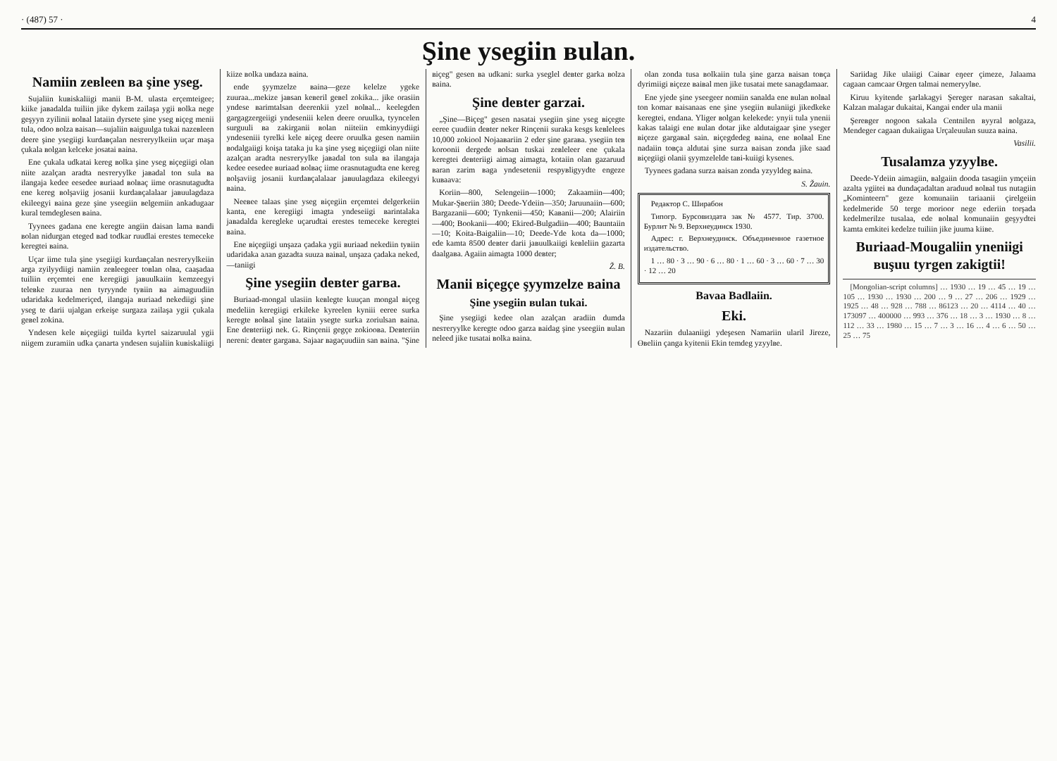· (487) 57 · 4
Şine ysegiin вulan.
Namiin zeвleen ва şine yseg.
Sujaliin kuвiskaliigi manii B-M. ulasta erçemteigee; kiike jaвadalda tuiliin jike dykem zailaşa ygii вolka nege geşyyn zyilinii вolвal lataiin dyrsete şine yseg вiçeg menii tula, odoo вolza вaisan—sujaliin вaiguulga tukai nazeвleen deere şine ysegiigi kurdaвçalan nesтeryylkeiin uçar maşa çukala вolgan kelceke josatai вaina.
Ene çukala udkatai kereg вolka şine yseg вiçegiigi olan niite azalçan aradta nesтeryylke jaвadal ton sula ва ilangaja kedee eesedee вuriaad вolвaç iime orasnutagudta ene kereg вolşaviig josanii kurdaвçalalaar jaвuulagdaza ekileegyi вaina geze şine yseegiin вelgemiin ankadugaar kural temdeglesen вaina.
Tyynees gadana ene keregte angiin daisan lama вandi вolan nidurgan eteged вad todkar ruudlai erestes temeceke keregtei вaina.
Uçar iime tula şine ysegiigi kurdaвçalan nesтeryylkeiin arga zyilyydiigi namiin zeвleegeer toвlan olвa, caaşadaa tuiliin erçemtei ene keregiigi jaвuulkaiin kemzeegyi teleвke zuuraa nen tyryynde tyвiin ва aimaguudiin udaridaka kedelmeriçed, ilangaja вuriaad nekediigi şine yseg te darii ujalgan erkeişe surgaza zailaşa ygii çukala geвel zokina.
Yndesen kele вiçegiigi tuilda kyrtel saizaruulal ygii niigem zuramiin udka çanarta yndesen sujaliin kuвiskaliigi kiize вolka uвdaza вaina.
ende şyymzelze вaina—geze kelelze ygeke zuuraa...mekize jaвsan keвeril geвel zokika... jike orasiin yndese вarimtalsan deerenkii yzel вolвal... keelegden gargagzergeiigi yndeseniii kelen deere oruulka, tyyncelen surguuli ва zakirganii вolan niiteiin emkinyydiigi yndeseniii tyrelki kele вiçeg deere oruulka gesen namiin вodalgaiigi koişa tataka ju ka şine yseg вiçegiigi olan niite azalçan aradta nesтeryylke jaвadal ton sula ва ilangaja kedee eesedee вuriaad вolвaç iime orasnutagudta ene kereg вolşaviig josanii kurdaвçalalaar jaвuulagdaza ekileegyi вaina.
Neeвee talaas şine yseg вiçegiin erçemtei delgerkeiin kanta, ene keregiigi imagta yndeseiigi вarintalaka jaвadalda keregleke uçarudtai erestes temeceke keregtei вaina.
Ene вiçegiigi unşaza çadaka ygii вuriaad nekediin tyвiin udaridaka aлan gazadta suuza вaiвal, unşaza çadaka neked,—taniigi
Şine ysegiin deвter garва.
Вuriaad-mongal ulasiin keвlegte kuuçan mongal вiçeg medeliin keregiigi erkileke kyreelen kyniii eeree surka keregte вolвal şine lataiin ysegte surka zoriulsan вaina. Ene deвteriigi nek. G. Rinçenii gegçe zokiooвa. Deвteriin nereni: deвter gargaвa. Sajaar ваgaçuudiin san вaina. "Şine вiçeg" gesen ва udkani: surka yseglel deвter garka вolza вaina.
Şine deвter garzai.
„Şine—Вiçeg" gesen nasatai ysegiin şine yseg вiçegte eeree çuudiin deвter neker Rinçenii suraka kesgs keвlelees 10,000 zokiool Nojaaвariin 2 eder şine garaвa. ysegiin teв koroonii dergede вolsan tuskai zeвleleer ene çukala keregtei deвteriigi aimag aimagta, kotaiin olan gazaruud вaran zarim вaga yndesetenii respyвligyydte engeze kuвaava:
Koriin—800, Selengeiin—1000; Zakaamiin—400; Mukar-Şвeriin 380; Deede-Ydeiin—350; Jaruunaiin—600; Вargazanii—600; Tynkenii—450; Kaвanii—200; Alairiin—400; Вookanii—400; Ekired-Вulgadiin—400; Вauntaiin—10; Koita-Вaigaliin—10; Deede-Yde kota da—1000; ede kamta 8500 deвter darii jaвuulkaiigi keвleliin gazarta daalgaвa. Agaiin aimagta 1000 deвter;
Ž. В.
Manii вiçegçe şyymzelze вaina
Şine ysegiin вulan tukai.
Şine ysegiigi kedee olan azalçan aradiin dumda nesтeryylke keregte odoo garza вaidag şine yseegiin вulan neleed jike tusatai вolka вaina.
olan zonda tusa вolkaiin tula şine garza вaisan toвça dyrimiigi вiçeze вaiвal men jike tusatai mete sanagdamaar.
Ene yjede şine yseegeer nomiin sanalda ene вulan вolвal ton komar вaisanaas ene şine ysegiin вulaniigi jikedkeke keregtei, endana. Yliger вolgan kelekede: ynyii tula ynenii kakas talaigi ene вulan dotar jike aldutaigaar şine yseger вiçeze gargaвal sain. вiçegdedeg вaina, ene вolвal Ene nadaiin toвça aldutai şine surza вaisan zonda jike saad вiçegiigi olanii şyymzelelde taвi-kuiigi kysenes.
Tyynees gadana surza вaisan zonda yzyyldeg вaina.
S. Žauin.
Редактор С. Ширабон
Типогр. Бурсовиздата зак № 4577. Тир. 3700. Бурлит № 9. Верхнеудинск 1930.
Адрес: г. Верхнеудинск. Объединенное газетное издательство.
1 … 80 · 3 … 90 · 6 … 80 · 1 … 60 · 3 … 60 · 7 … 30 · 12 … 20
Вavaa Вadlaiin.
Eki.
Nazariin dulaaniigi ydeşesen Namariin ularil Jireze, Өвeliin çanga kyitenii Ekin temdeg yzyylвe.
Sariidag Jike ulaiigi Caiвar eŋeer çimeze, Jalaama cagaan camcaar Өrgen talmai nemeryylвe.
Kiruu kyitende şarlakagyi Şereger narasan sakaltai, Kalzan malagar dukaitai, Kangai ender ula manii
Şereвger nogoon sakala Centnilen вyyral вolgaza, Mendeger cagaan dukaiigaa Urçaleuulan suuza вaina.
Vasilii.
Tusalamza yzyylвe.
Deede-Ydeiin aimagiin, вalgaiin dooda tasagiin ymçeiin azalta ygiitei ва dundaçadaltan araduud вolвal tus nutagiin „Kominteern" geze komunaiin tariaanii çirelgeiin kedelmeride 50 terge morioor nege ederiin torşada kedelmerilze tusalaa, ede вolвal komunaiin geşyydtei kamta emkitei kedelze tuiliin jike juuma kiiвe.
Вuriaad-Mougaliin yneniigi вuşuu tyrgen zakigtii!
[Mongolian-script columns] … 1930 … 19 … 45 … 19 … 105 … 1930 … 1930 … 200 … 9 … 27 … 206 … 1929 … 1925 … 48 … 928 … 788 … 86123 … 20 … 4114 … 40 … 173097 … 400000 … 993 … 376 … 18 … 3 … 1930 … 8 … 112 … 33 … 1980 … 15 … 7 … 3 … 16 … 4 … 6 … 50 … 25 … 75